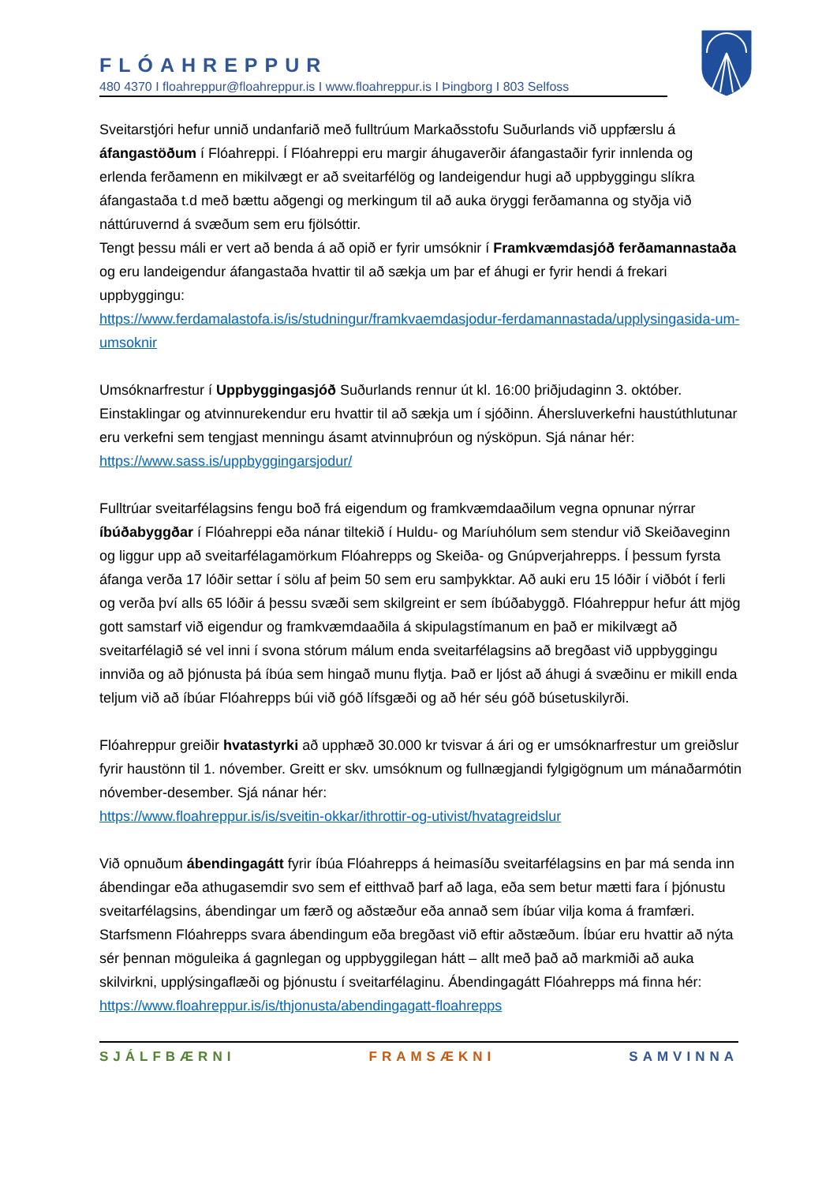FLÓAHREPPUR
480 4370 I floahreppur@floahreppur.is I www.floahreppur.is I Þingborg I 803 Selfoss
Sveitarstjóri hefur unnið undanfarið með fulltrúum Markaðsstofu Suðurlands við uppfærslu á áfangastöðum í Flóahreppi. Í Flóahreppi eru margir áhugaverðir áfangastaðir fyrir innlenda og erlenda ferðamenn en mikilvægt er að sveitarfélög og landeigendur hugi að uppbyggingu slíkra áfangastaða t.d með bættu aðgengi og merkingum til að auka öryggi ferðamanna og styðja við náttúruvernd á svæðum sem eru fjölsóttir.
Tengt þessu máli er vert að benda á að opið er fyrir umsóknir í Framkvæmdasjóð ferðamannastaða og eru landeigendur áfangastaða hvattir til að sækja um þar ef áhugi er fyrir hendi á frekari uppbyggingu:
https://www.ferdamalastofa.is/is/studningur/framkvaemdasjodur-ferdamannastada/upplysingasida-um-umsoknir
Umsóknarfrestur í Uppbyggingasjóð Suðurlands rennur út kl. 16:00 þriðjudaginn 3. október. Einstaklingar og atvinnurekendur eru hvattir til að sækja um í sjóðinn. Áhersluverkefni haustúthlutunar eru verkefni sem tengjast menningu ásamt atvinnuþróun og nýsköpun. Sjá nánar hér: https://www.sass.is/uppbyggingarsjodur/
Fulltrúar sveitarfélagsins fengu boð frá eigendum og framkvæmdaaðilum vegna opnunar nýrrar íbúðabyggðar í Flóahreppi eða nánar tiltekið í Huldu- og Maríuhólum sem stendur við Skeiðaveginn og liggur upp að sveitarfélagamörkum Flóahrepps og Skeiða- og Gnúpverjahrepps. Í þessum fyrsta áfanga verða 17 lóðir settar í sölu af þeim 50 sem eru samþykktar. Að auki eru 15 lóðir í viðbót í ferli og verða því alls 65 lóðir á þessu svæði sem skilgreint er sem íbúðabyggð. Flóahreppur hefur átt mjög gott samstarf við eigendur og framkvæmdaaðila á skipulagstímanum en það er mikilvægt að sveitarfélagið sé vel inni í svona stórum málum enda sveitarfélagsins að bregðast við uppbyggingu innviða og að þjónusta þá íbúa sem hingað munu flytja. Það er ljóst að áhugi á svæðinu er mikill enda teljum við að íbúar Flóahrepps búi við góð lífsgæði og að hér séu góð búsetuskilyrði.
Flóahreppur greiðir hvatastyrki að upphæð 30.000 kr tvisvar á ári og er umsóknarfrestur um greiðslur fyrir haustönn til 1. nóvember. Greitt er skv. umsóknum og fullnægjandi fylgigögnum um mánaðarmótin nóvember-desember. Sjá nánar hér:
https://www.floahreppur.is/is/sveitin-okkar/ithrottir-og-utivist/hvatagreidslur
Við opnuðum ábendingagátt fyrir íbúa Flóahrepps á heimasíðu sveitarfélagsins en þar má senda inn ábendingar eða athugasemdir svo sem ef eitthvað þarf að laga, eða sem betur mætti fara í þjónustu sveitarfélagsins, ábendingar um færð og aðstæður eða annað sem íbúar vilja koma á framfæri. Starfsmenn Flóahrepps svara ábendingum eða bregðast við eftir aðstæðum. Íbúar eru hvattir að nýta sér þennan möguleika á gagnlegan og uppbyggilegan hátt – allt með það að markmiði að auka skilvirkni, upplýsingaflæði og þjónustu í sveitarfélaginu. Ábendingagátt Flóahrepps má finna hér:
https://www.floahreppur.is/is/thjonusta/abendingagatt-floahrepps
SJÁLFBÆRNI FRAMSÆKNI SAMVINNA